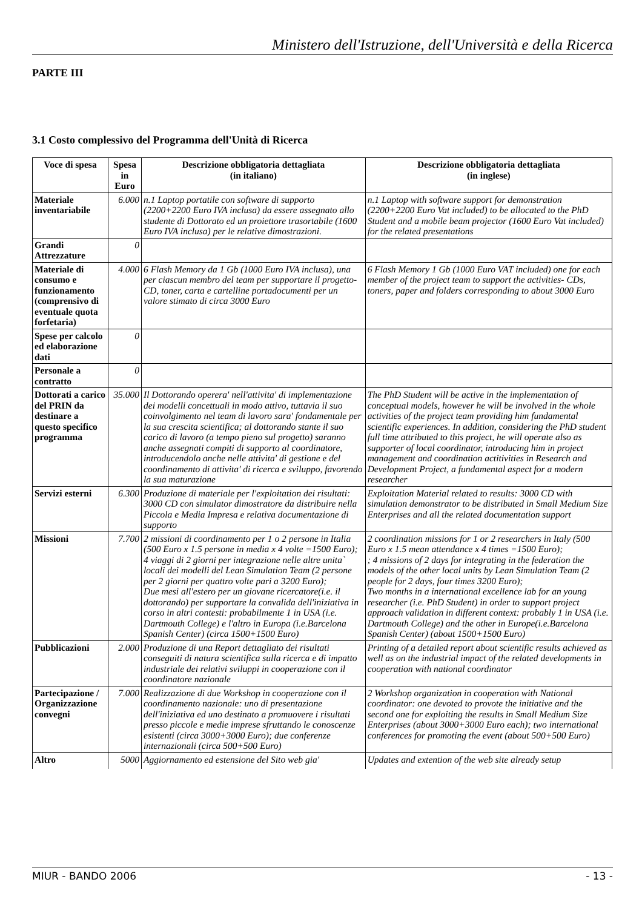Ministero dell'Istruzione, dell'Università e della Ricerca
PARTE III
3.1 Costo complessivo del Programma dell'Unità di Ricerca
| Voce di spesa | Spesa in Euro | Descrizione obbligatoria dettagliata (in italiano) | Descrizione obbligatoria dettagliata (in inglese) |
| --- | --- | --- | --- |
| Materiale inventariabile | 6.000 | n.1 Laptop portatile con software di supporto (2200+2200 Euro IVA inclusa) da essere assegnato allo studente di Dottorato ed un proiettore trasortabile (1600 Euro IVA inclusa) per le relative dimostrazioni. | n.1 Laptop with software support for demonstration (2200+2200 Euro Vat included) to be allocated to the PhD Student and a mobile beam projector (1600 Euro Vat included) for the related presentations |
| Grandi Attrezzature | 0 | | |
| Materiale di consumo e funzionamento (comprensivo di eventuale quota forfetaria) | 4.000 | 6 Flash Memory da 1 Gb (1000 Euro IVA inclusa), una per ciascun membro del team per supportare il progetto- CD, toner, carta e cartelline portadocumenti per un valore stimato di circa 3000 Euro | 6 Flash Memory 1 Gb (1000 Euro VAT included) one for each member of the project team to support the activities- CDs, toners, paper and folders corresponding to about 3000 Euro |
| Spese per calcolo ed elaborazione dati | 0 | | |
| Personale a contratto | 0 | | |
| Dottorati a carico del PRIN da destinare a questo specifico programma | 35.000 | Il Dottorando operera' nell'attivita' di implementazione dei modelli concettuali in modo attivo, tuttavia il suo coinvolgimento nel team di lavoro sara' fondamentale per la sua crescita scientifica; al dottorando stante il suo carico di lavoro (a tempo pieno sul progetto) saranno anche assegnati compiti di supporto al coordinatore, introducendolo anche nelle attivita' di gestione e del coordinamento di attivita' di ricerca e sviluppo, favorendo la sua maturazione | The PhD Student will be active in the implementation of conceptual models, however he will be involved in the whole activities of the project team providing him fundamental scientific experiences. In addition, considering the PhD student full time attributed to this project, he will operate also as supporter of local coordinator, introducing him in project management and coordination actitivities in Research and Development Project, a fundamental aspect for a modern researcher |
| Servizi esterni | 6.300 | Produzione di materiale per l'exploitation dei risultati: 3000 CD con simulator dimostratore da distribuire nella Piccola e Media Impresa e relativa documentazione di supporto | Exploitation Material related to results: 3000 CD with simulation demonstrator to be distributed in Small Medium Size Enterprises and all the related documentation support |
| Missioni | 7.700 | 2 missioni di coordinamento per 1 o 2 persone in Italia (500 Euro x 1.5 persone in media x 4 volte =1500 Euro); 4 viaggi di 2 giorni per integrazione nelle altre unita` locali dei modelli del Lean Simulation Team (2 persone per 2 giorni per quattro volte pari a 3200 Euro); Due mesi all'estero per un giovane ricercatore(i.e. il dottorando) per supportare la convalida dell'iniziativa in corso in altri contesti: probabilmente 1 in USA (i.e. Dartmouth College) e l'altro in Europa (i.e.Barcelona Spanish Center) (circa 1500+1500 Euro) | 2 coordination missions for 1 or 2 researchers in Italy (500 Euro x 1.5 mean attendance x 4 times =1500 Euro); ; 4 missions of 2 days for integrating in the federation the models of the other local units by Lean Simulation Team (2 people for 2 days, four times 3200 Euro); Two months in a international excellence lab for an young researcher (i.e. PhD Student) in order to support project approach validation in different context: probably 1 in USA (i.e. Dartmouth College) and the other in Europe(i.e.Barcelona Spanish Center) (about 1500+1500 Euro) |
| Pubblicazioni | 2.000 | Produzione di una Report dettagliato dei risultati conseguiti di natura scientifica sulla ricerca e di impatto industriale dei relativi sviluppi in cooperazione con il coordinatore nazionale | Printing of a detailed report about scientific results achieved as well as on the industrial impact of the related developments in cooperation with national coordinator |
| Partecipazione / Organizzazione convegni | 7.000 | Realizzazione di due Workshop in cooperazione con il coordinamento nazionale: uno di presentazione dell'iniziativa ed uno destinato a promuovere i risultati presso piccole e medie imprese sfruttando le conoscenze esistenti (circa 3000+3000 Euro); due conferenze internazionali (circa 500+500 Euro) | 2 Workshop organization in cooperation with National coordinator: one devoted to provote the initiative and the second one for exploiting the results in Small Medium Size Enterprises (about 3000+3000 Euro each); two international conferences for promoting the event (about 500+500 Euro) |
| Altro | 5000 | Aggiornamento ed estensione del Sito web gia' | Updates and extention of the web site already setup |
MIUR - BANDO 2006 - 13 -